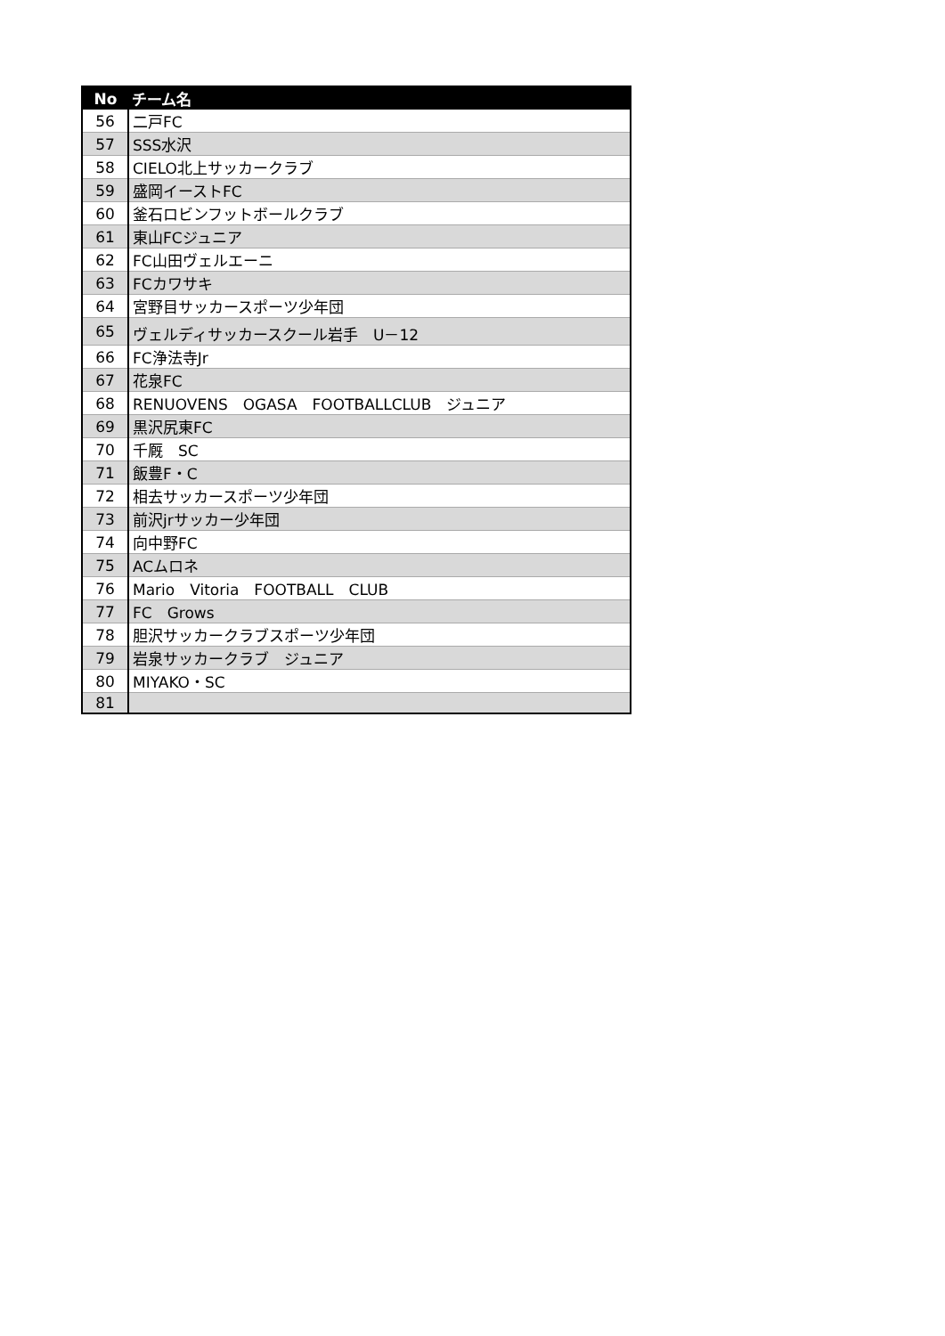| No | チーム名 |
| --- | --- |
| 56 | 二戸FC |
| 57 | SSS水沢 |
| 58 | CIELO北上サッカークラブ |
| 59 | 盛岡イーストFC |
| 60 | 釜石ロビンフットボールクラブ |
| 61 | 東山FCジュニア |
| 62 | FC山田ヴェルエーニ |
| 63 | FCカワサキ |
| 64 | 宮野目サッカースポーツ少年団 |
| 65 | ヴェルディサッカースクール岩手 U－12 |
| 66 | FC浄法寺Jr |
| 67 | 花泉FC |
| 68 | RENUOVENS OGASA FOOTBALLCLUB ジュニア |
| 69 | 黒沢尻東FC |
| 70 | 千厩 SC |
| 71 | 飯豊F・C |
| 72 | 相去サッカースポーツ少年団 |
| 73 | 前沢jrサッカー少年団 |
| 74 | 向中野FC |
| 75 | ACムロネ |
| 76 | Mario Vitoria FOOTBALL CLUB |
| 77 | FC Grows |
| 78 | 胆沢サッカークラブスポーツ少年団 |
| 79 | 岩泉サッカークラブ ジュニア |
| 80 | MIYAKO・SC |
| 81 | |